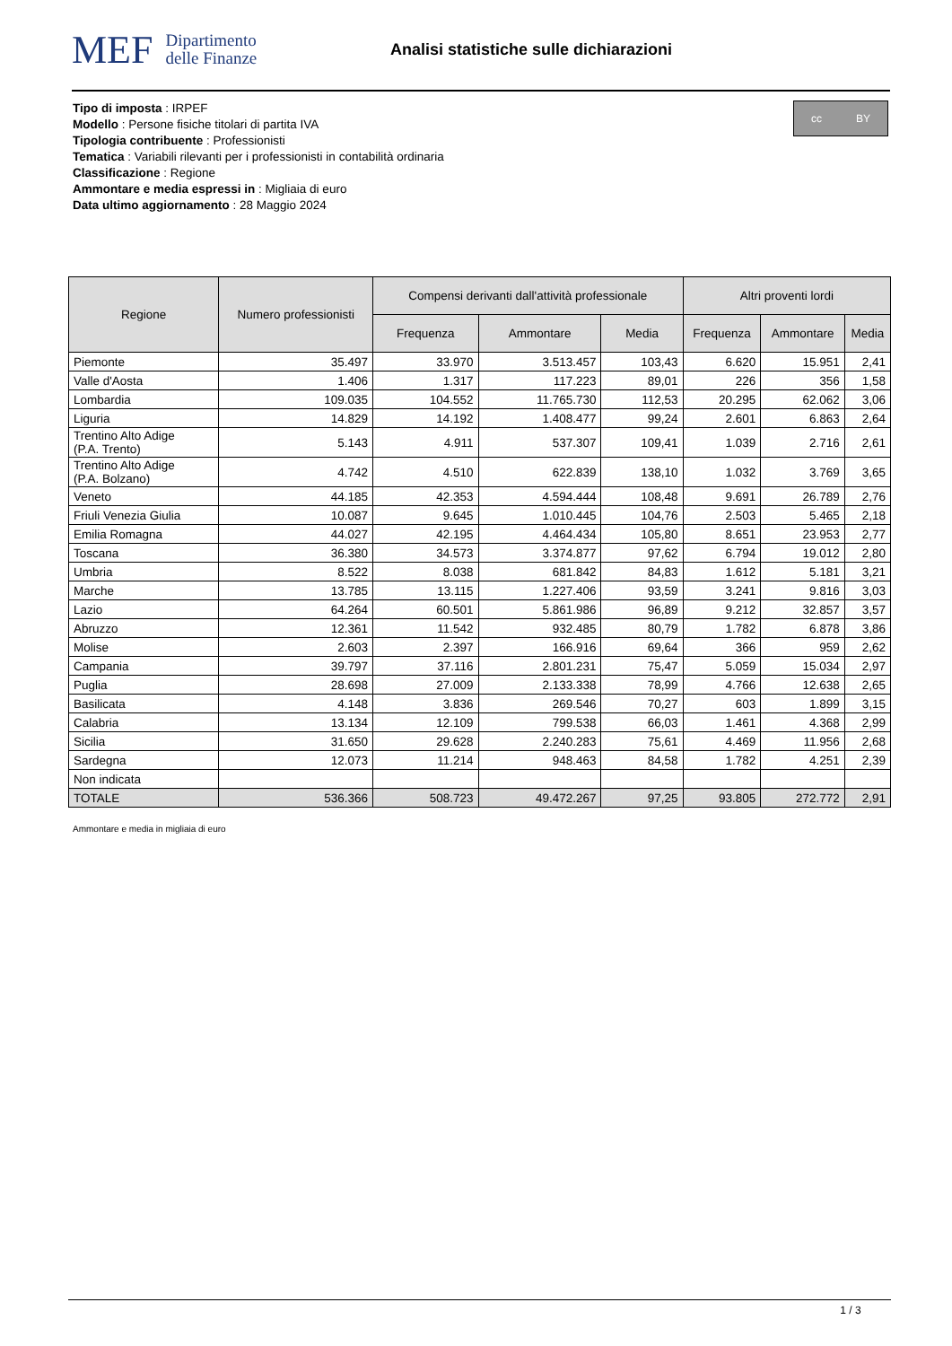MEF Dipartimento
delle Finanze
Analisi statistiche sulle dichiarazioni
Tipo di imposta : IRPEF
Modello : Persone fisiche titolari di partita IVA
Tipologia contribuente : Professionisti
Tematica : Variabili rilevanti per i professionisti in contabilità ordinaria
Classificazione : Regione
Ammontare e media espressi in : Migliaia di euro
Data ultimo aggiornamento : 28 Maggio 2024
cc BY
| Regione | Numero professionisti | Compensi derivanti dall'attività professionale | | | Altri proventi lordi | | |
| --- | --- | --- | --- | --- | --- | --- | --- |
| | | Frequenza | Ammontare | Media | Frequenza | Ammontare | Media |
| Piemonte | 35.497 | 33.970 | 3.513.457 | 103,43 | 6.620 | 15.951 | 2,41 |
| Valle d'Aosta | 1.406 | 1.317 | 117.223 | 89,01 | 226 | 356 | 1,58 |
| Lombardia | 109.035 | 104.552 | 11.765.730 | 112,53 | 20.295 | 62.062 | 3,06 |
| Liguria | 14.829 | 14.192 | 1.408.477 | 99,24 | 2.601 | 6.863 | 2,64 |
| Trentino Alto Adige (P.A. Trento) | 5.143 | 4.911 | 537.307 | 109,41 | 1.039 | 2.716 | 2,61 |
| Trentino Alto Adige (P.A. Bolzano) | 4.742 | 4.510 | 622.839 | 138,10 | 1.032 | 3.769 | 3,65 |
| Veneto | 44.185 | 42.353 | 4.594.444 | 108,48 | 9.691 | 26.789 | 2,76 |
| Friuli Venezia Giulia | 10.087 | 9.645 | 1.010.445 | 104,76 | 2.503 | 5.465 | 2,18 |
| Emilia Romagna | 44.027 | 42.195 | 4.464.434 | 105,80 | 8.651 | 23.953 | 2,77 |
| Toscana | 36.380 | 34.573 | 3.374.877 | 97,62 | 6.794 | 19.012 | 2,80 |
| Umbria | 8.522 | 8.038 | 681.842 | 84,83 | 1.612 | 5.181 | 3,21 |
| Marche | 13.785 | 13.115 | 1.227.406 | 93,59 | 3.241 | 9.816 | 3,03 |
| Lazio | 64.264 | 60.501 | 5.861.986 | 96,89 | 9.212 | 32.857 | 3,57 |
| Abruzzo | 12.361 | 11.542 | 932.485 | 80,79 | 1.782 | 6.878 | 3,86 |
| Molise | 2.603 | 2.397 | 166.916 | 69,64 | 366 | 959 | 2,62 |
| Campania | 39.797 | 37.116 | 2.801.231 | 75,47 | 5.059 | 15.034 | 2,97 |
| Puglia | 28.698 | 27.009 | 2.133.338 | 78,99 | 4.766 | 12.638 | 2,65 |
| Basilicata | 4.148 | 3.836 | 269.546 | 70,27 | 603 | 1.899 | 3,15 |
| Calabria | 13.134 | 12.109 | 799.538 | 66,03 | 1.461 | 4.368 | 2,99 |
| Sicilia | 31.650 | 29.628 | 2.240.283 | 75,61 | 4.469 | 11.956 | 2,68 |
| Sardegna | 12.073 | 11.214 | 948.463 | 84,58 | 1.782 | 4.251 | 2,39 |
| Non indicata | | | | | | | |
| TOTALE | 536.366 | 508.723 | 49.472.267 | 97,25 | 93.805 | 272.772 | 2,91 |
Ammontare e media in migliaia di euro
1 / 3